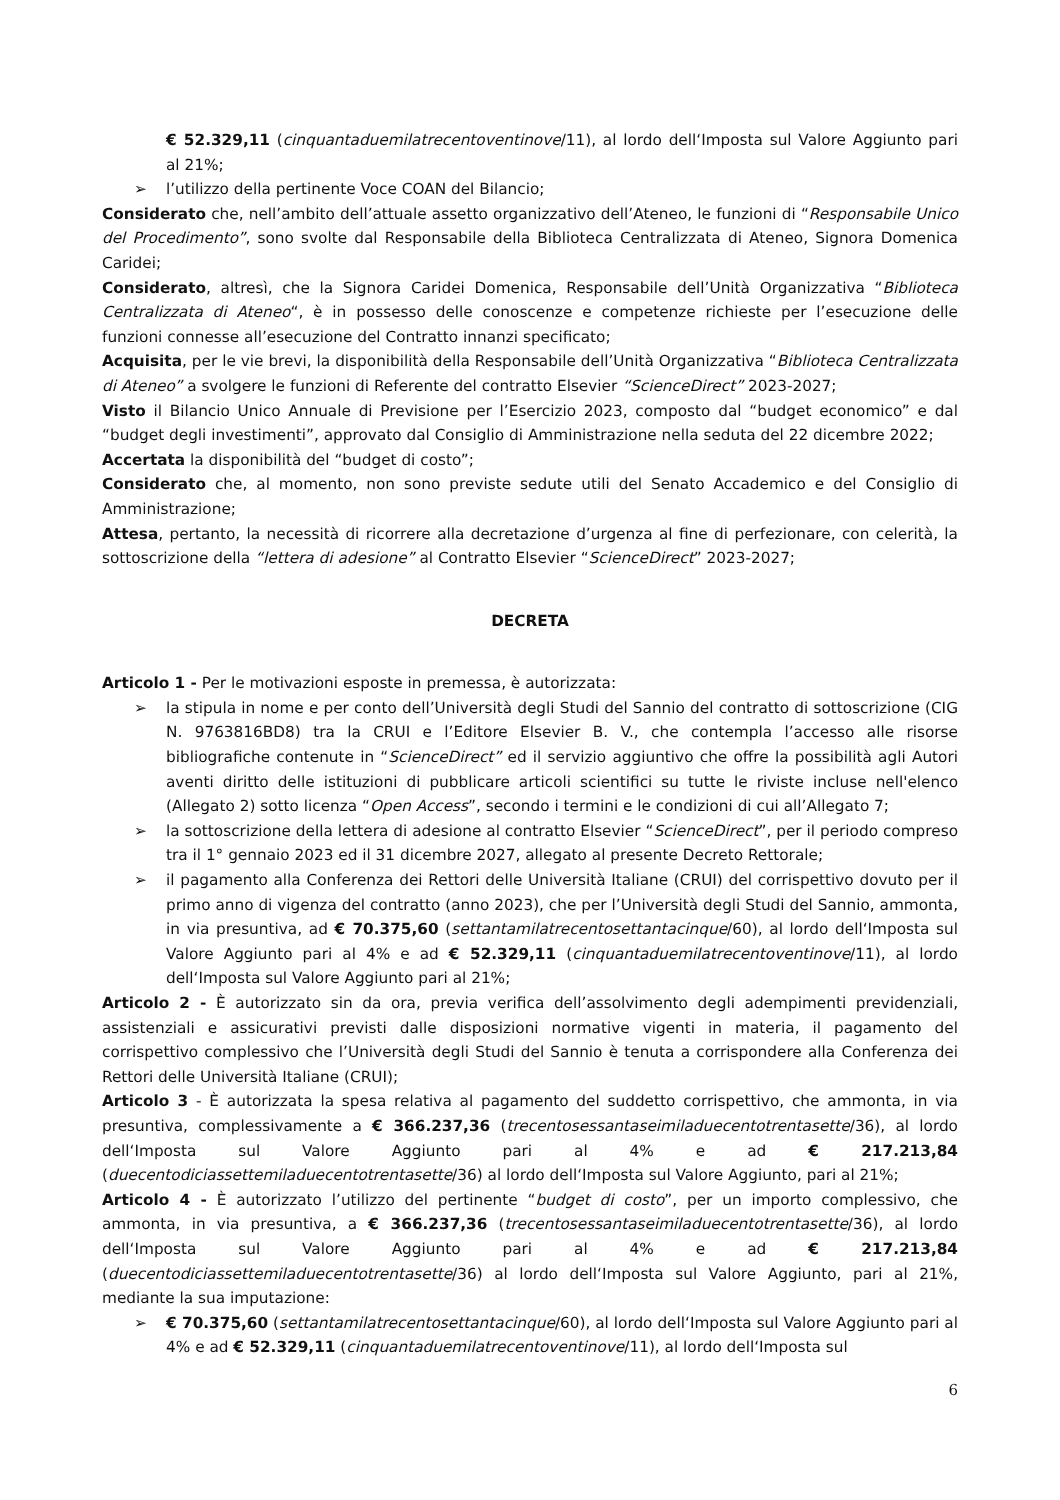€ 52.329,11 (cinquantaduemilatrecentoventinove/11), al lordo dell‘Imposta sul Valore Aggiunto pari al 21%;
➢ l’utilizzo della pertinente Voce COAN del Bilancio;
Considerato che, nell’ambito dell’attuale assetto organizzativo dell’Ateneo, le funzioni di “Responsabile Unico del Procedimento”, sono svolte dal Responsabile della Biblioteca Centralizzata di Ateneo, Signora Domenica Caridei;
Considerato, altresì, che la Signora Caridei Domenica, Responsabile dell’Unità Organizzativa “Biblioteca Centralizzata di Ateneo“, è in possesso delle conoscenze e competenze richieste per l’esecuzione delle funzioni connesse all’esecuzione del Contratto innanzi specificato;
Acquisita, per le vie brevi, la disponibilità della Responsabile dell’Unità Organizzativa “Biblioteca Centralizzata di Ateneo” a svolgere le funzioni di Referente del contratto Elsevier “ScienceDirect” 2023-2027;
Visto il Bilancio Unico Annuale di Previsione per l’Esercizio 2023, composto dal “budget economico” e dal “budget degli investimenti”, approvato dal Consiglio di Amministrazione nella seduta del 22 dicembre 2022;
Accertata la disponibilità del “budget di costo”;
Considerato che, al momento, non sono previste sedute utili del Senato Accademico e del Consiglio di Amministrazione;
Attesa, pertanto, la necessità di ricorrere alla decretazione d’urgenza al fine di perfezionare, con celerità, la sottoscrizione della “lettera di adesione” al Contratto Elsevier “ScienceDirect” 2023-2027;
DECRETA
Articolo 1 - Per le motivazioni esposte in premessa, è autorizzata:
➢ la stipula in nome e per conto dell’Università degli Studi del Sannio del contratto di sottoscrizione (CIG N. 9763816BD8) tra la CRUI e l’Editore Elsevier B. V., che contempla l’accesso alle risorse bibliografiche contenute in “ScienceDirect” ed il servizio aggiuntivo che offre la possibilità agli Autori aventi diritto delle istituzioni di pubblicare articoli scientifici su tutte le riviste incluse nell'elenco (Allegato 2) sotto licenza “Open Access”, secondo i termini e le condizioni di cui all’Allegato 7;
➢ la sottoscrizione della lettera di adesione al contratto Elsevier “ScienceDirect”, per il periodo compreso tra il 1° gennaio 2023 ed il 31 dicembre 2027, allegato al presente Decreto Rettorale;
➢ il pagamento alla Conferenza dei Rettori delle Università Italiane (CRUI) del corrispettivo dovuto per il primo anno di vigenza del contratto (anno 2023), che per l’Università degli Studi del Sannio, ammonta, in via presuntiva, ad € 70.375,60 (settantamilatrecentosettantacinque/60), al lordo dell‘Imposta sul Valore Aggiunto pari al 4% e ad € 52.329,11 (cinquantaduemilatrecentoventinove/11), al lordo dell‘Imposta sul Valore Aggiunto pari al 21%;
Articolo 2 - È autorizzato sin da ora, previa verifica dell’assolvimento degli adempimenti previdenziali, assistenziali e assicurativi previsti dalle disposizioni normative vigenti in materia, il pagamento del corrispettivo complessivo che l’Università degli Studi del Sannio è tenuta a corrispondere alla Conferenza dei Rettori delle Università Italiane (CRUI);
Articolo 3 - È autorizzata la spesa relativa al pagamento del suddetto corrispettivo, che ammonta, in via presuntiva, complessivamente a € 366.237,36 (trecentosessantaseimiladuecentotrentasette/36), al lordo dell‘Imposta sul Valore Aggiunto pari al 4% e ad € 217.213,84 (duecentodiciassettemiladuecentotrentasette/36) al lordo dell‘Imposta sul Valore Aggiunto, pari al 21%;
Articolo 4 - È autorizzato l’utilizzo del pertinente “budget di costo”, per un importo complessivo, che ammonta, in via presuntiva, a € 366.237,36 (trecentosessantaseimiladuecentotrentasette/36), al lordo dell‘Imposta sul Valore Aggiunto pari al 4% e ad € 217.213,84 (duecentodiciassettemiladuecentotrentasette/36) al lordo dell‘Imposta sul Valore Aggiunto, pari al 21%, mediante la sua imputazione:
➢ € 70.375,60 (settantamilatrecentosettantacinque/60), al lordo dell‘Imposta sul Valore Aggiunto pari al 4% e ad € 52.329,11 (cinquantaduemilatrecentoventinove/11), al lordo dell‘Imposta sul
6